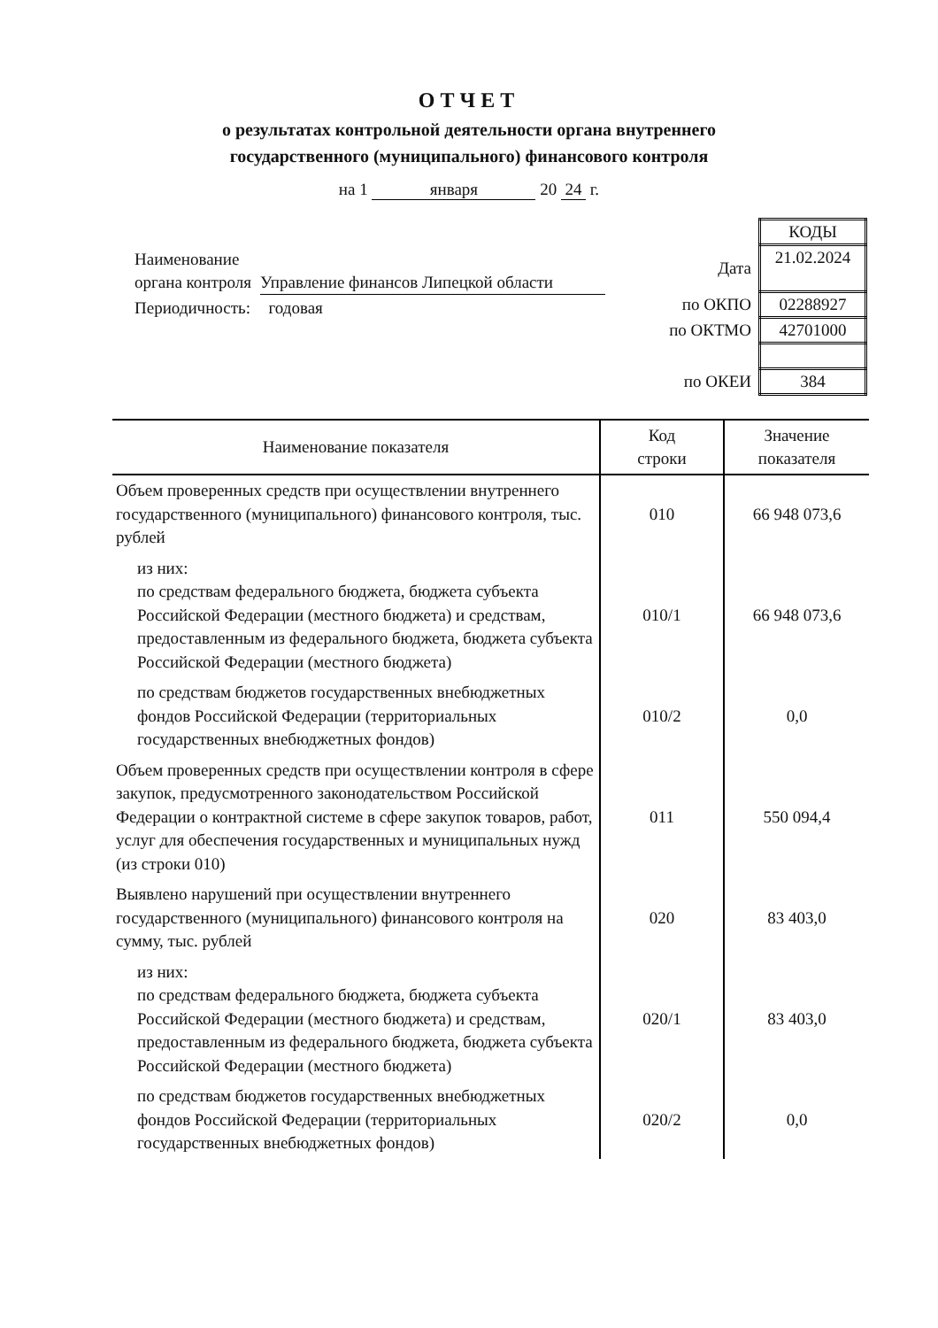ОТЧЕТ
о результатах контрольной деятельности органа внутреннего
государственного (муниципального) финансового контроля
на 1 января 20 24 г.
| Наименование органа контроля | Управление финансов Липецкой области |
| Периодичность: | годовая |
| | КОДЫ |
| Дата | 21.02.2024 |
| по ОКПО | 02288927 |
| по ОКТМО | 42701000 |
| по ОКЕИ | 384 |
| Наименование показателя | Код строки | Значение показателя |
| --- | --- | --- |
| Объем проверенных средств при осуществлении внутреннего государственного (муниципального) финансового контроля, тыс. рублей | 010 | 66 948 073,6 |
| из них: по средствам федерального бюджета, бюджета субъекта Российской Федерации (местного бюджета) и средствам, предоставленным из федерального бюджета, бюджета субъекта Российской Федерации (местного бюджета) | 010/1 | 66 948 073,6 |
| по средствам бюджетов государственных внебюджетных фондов Российской Федерации (территориальных государственных внебюджетных фондов) | 010/2 | 0,0 |
| Объем проверенных средств при осуществлении контроля в сфере закупок, предусмотренного законодательством Российской Федерации о контрактной системе в сфере закупок товаров, работ, услуг для обеспечения государственных и муниципальных нужд (из строки 010) | 011 | 550 094,4 |
| Выявлено нарушений при осуществлении внутреннего государственного (муниципального) финансового контроля на сумму, тыс. рублей | 020 | 83 403,0 |
| из них: по средствам федерального бюджета, бюджета субъекта Российской Федерации (местного бюджета) и средствам, предоставленным из федерального бюджета, бюджета субъекта Российской Федерации (местного бюджета) | 020/1 | 83 403,0 |
| по средствам бюджетов государственных внебюджетных фондов Российской Федерации (территориальных государственных внебюджетных фондов) | 020/2 | 0,0 |